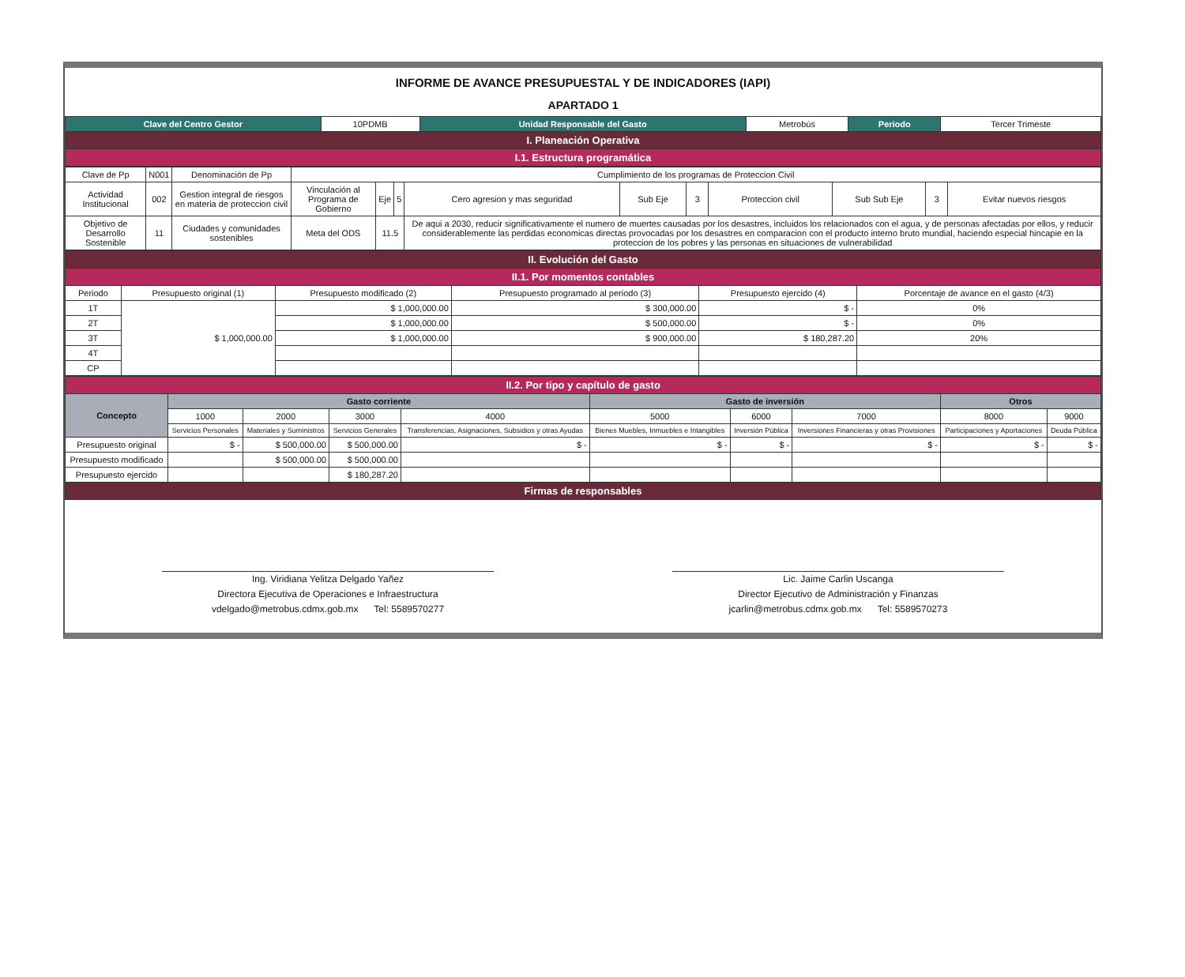INFORME DE AVANCE PRESUPUESTAL Y DE INDICADORES (IAPI)
APARTADO 1
| Clave del Centro Gestor | 10PDMB | Unidad Responsable del Gasto | Metrobús | Periodo | Tercer Trimeste |
| I. Planeación Operativa | | | | | |
| I.1. Estructura programática | | | | | |
| Clave de Pp | N001 | | Denominación de Pp | Cumplimiento de los programas de Proteccion Civil | | | | | | | | | |
| Actividad Institucional | 002 | Gestion integral de riesgos en materia de proteccion civil | | Vinculación al Programa de Gobierno | Eje | 5 | Cero agresion y mas seguridad | Sub Eje | 3 | Proteccion civil | Sub Sub Eje | 3 | Evitar nuevos riesgos |
| Objetivo de Desarrollo Sostenible | 11 | Ciudades y comunidades sostenibles | | Meta del ODS | 11.5 | | De aqui a 2030, reducir significativamente el numero de muertes causadas por los desastres, incluidos los relacionados con el agua, y de personas afectadas por ellos, y reducir considerablemente las perdidas economicas directas provocadas por los desastres en comparacion con el producto interno bruto mundial, haciendo especial hincapie en la proteccion de los pobres y las personas en situaciones de vulnerabilidad | | | | | | |
| II. Evolución del Gasto | | | | | |
| II.1. Por momentos contables | | | | | |
| Periodo | Presupuesto original (1) | Presupuesto modificado (2) | Presupuesto programado al periodo (3) | Presupuesto ejercido (4) | Porcentaje de avance en el gasto (4/3) |
| 1T | $ 1,000,000.00 | $ 1,000,000.00 | $ 300,000.00 | $ - | 0% |
| 2T | | $ 1,000,000.00 | $ 500,000.00 | $ - | 0% |
| 3T | | $ 1,000,000.00 | $ 900,000.00 | $ 180,287.20 | 20% |
| 4T | | | | | |
| CP | | | | | |
| II.2. Por tipo y capítulo de gasto | | | | | | | | | |
| Concepto | Gasto corriente | | | | Gasto de inversión | | | Otros | |
| | 1000 | 2000 | 3000 | 4000 | 5000 | 6000 | 7000 | 8000 | 9000 |
| | Servicios Personales | Materiales y Suministros | Servicios Generales | Transferencias, Asignaciones, Subsidios y otras Ayudas | Bienes Muebles, Inmuebles e Intangibles | Inversión Pública | Inversiones Financieras y otras Provisiones | Participaciones y Aportaciones | Deuda Pública |
| Presupuesto original | $ - | $ 500,000.00 | $ 500,000.00 | $ - | $ - | $ - | $ - | $ - | $ - |
| Presupuesto modificado | | $ 500,000.00 | $ 500,000.00 | | | | | | |
| Presupuesto ejercido | | | $ 180,287.20 | | | | | | |
| Firmas de responsables | | | | | | | | | |
Ing. Viridiana Yelitza Delgado Yañez
Directora Ejecutiva de Operaciones e Infraestructura
vdelgado@metrobus.cdmx.gob.mx Tel: 5589570277
Lic. Jaime Carlin Uscanga
Director Ejecutivo de Administración y Finanzas
jcarlin@metrobus.cdmx.gob.mx Tel: 5589570273